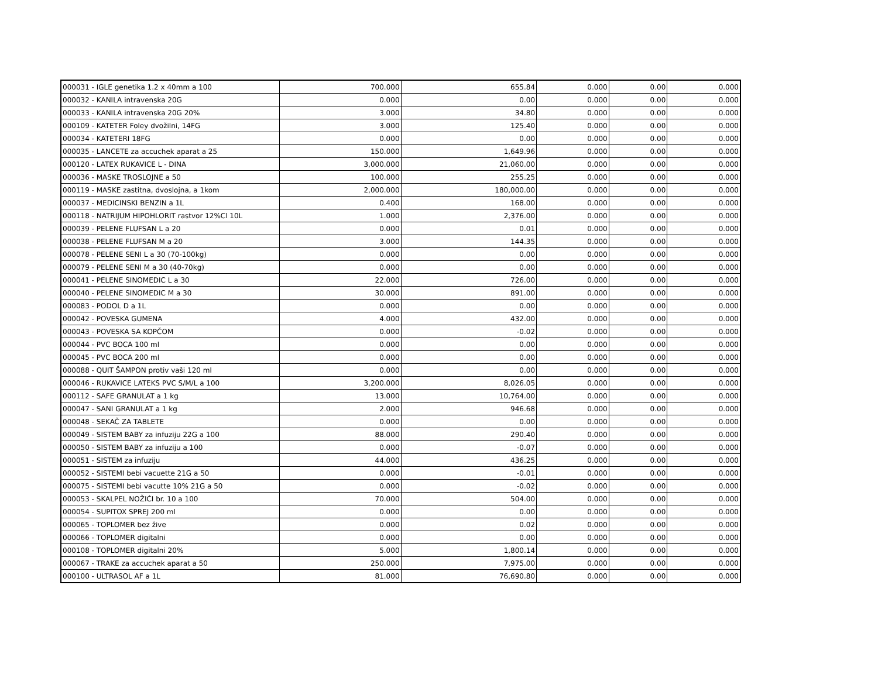| 000031 - IGLE genetika 1.2 x 40mm a 100 | 700.000 | 655.84 | 0.000 | 0.00 | 0.000 |
| 000032 - KANILA intravenska 20G | 0.000 | 0.00 | 0.000 | 0.00 | 0.000 |
| 000033 - KANILA intravenska 20G 20% | 3.000 | 34.80 | 0.000 | 0.00 | 0.000 |
| 000109 - KATETER Foley dvožilni, 14FG | 3.000 | 125.40 | 0.000 | 0.00 | 0.000 |
| 000034 - KATETERI 18FG | 0.000 | 0.00 | 0.000 | 0.00 | 0.000 |
| 000035 - LANCETE za accuchek aparat a 25 | 150.000 | 1,649.96 | 0.000 | 0.00 | 0.000 |
| 000120 - LATEX RUKAVICE L - DINA | 3,000.000 | 21,060.00 | 0.000 | 0.00 | 0.000 |
| 000036 - MASKE TROSLOJNE a 50 | 100.000 | 255.25 | 0.000 | 0.00 | 0.000 |
| 000119 - MASKE zastitna, dvoslojna, a 1kom | 2,000.000 | 180,000.00 | 0.000 | 0.00 | 0.000 |
| 000037 - MEDICINSKI BENZIN a 1L | 0.400 | 168.00 | 0.000 | 0.00 | 0.000 |
| 000118 - NATRIJUM HIPOHLORIT rastvor 12%Cl 10L | 1.000 | 2,376.00 | 0.000 | 0.00 | 0.000 |
| 000039 - PELENE FLUFSAN L a 20 | 0.000 | 0.01 | 0.000 | 0.00 | 0.000 |
| 000038 - PELENE FLUFSAN M a 20 | 3.000 | 144.35 | 0.000 | 0.00 | 0.000 |
| 000078 - PELENE SENI L a 30 (70-100kg) | 0.000 | 0.00 | 0.000 | 0.00 | 0.000 |
| 000079 - PELENE SENI M a 30 (40-70kg) | 0.000 | 0.00 | 0.000 | 0.00 | 0.000 |
| 000041 - PELENE SINOMEDIC L a 30 | 22.000 | 726.00 | 0.000 | 0.00 | 0.000 |
| 000040 - PELENE SINOMEDIC M a 30 | 30.000 | 891.00 | 0.000 | 0.00 | 0.000 |
| 000083 - PODOL D a 1L | 0.000 | 0.00 | 0.000 | 0.00 | 0.000 |
| 000042 - POVESKA GUMENA | 4.000 | 432.00 | 0.000 | 0.00 | 0.000 |
| 000043 - POVESKA SA KOPČOM | 0.000 | -0.02 | 0.000 | 0.00 | 0.000 |
| 000044 - PVC BOCA 100 ml | 0.000 | 0.00 | 0.000 | 0.00 | 0.000 |
| 000045 - PVC BOCA 200 ml | 0.000 | 0.00 | 0.000 | 0.00 | 0.000 |
| 000088 - QUIT ŠAMPON protiv vaši 120 ml | 0.000 | 0.00 | 0.000 | 0.00 | 0.000 |
| 000046 - RUKAVICE LATEKS PVC S/M/L a 100 | 3,200.000 | 8,026.05 | 0.000 | 0.00 | 0.000 |
| 000112 - SAFE GRANULAT a 1 kg | 13.000 | 10,764.00 | 0.000 | 0.00 | 0.000 |
| 000047 - SANI GRANULAT a 1 kg | 2.000 | 946.68 | 0.000 | 0.00 | 0.000 |
| 000048 - SEKAČ ZA TABLETE | 0.000 | 0.00 | 0.000 | 0.00 | 0.000 |
| 000049 - SISTEM BABY za infuziju 22G a 100 | 88.000 | 290.40 | 0.000 | 0.00 | 0.000 |
| 000050 - SISTEM BABY za infuziju a 100 | 0.000 | -0.07 | 0.000 | 0.00 | 0.000 |
| 000051 - SISTEM za infuziju | 44.000 | 436.25 | 0.000 | 0.00 | 0.000 |
| 000052 - SISTEMI bebi vacuette 21G a 50 | 0.000 | -0.01 | 0.000 | 0.00 | 0.000 |
| 000075 - SISTEMI bebi vacutte 10% 21G a 50 | 0.000 | -0.02 | 0.000 | 0.00 | 0.000 |
| 000053 - SKALPEL NOŽIĆI br. 10 a 100 | 70.000 | 504.00 | 0.000 | 0.00 | 0.000 |
| 000054 - SUPITOX SPREJ 200 ml | 0.000 | 0.00 | 0.000 | 0.00 | 0.000 |
| 000065 - TOPLOMER bez žive | 0.000 | 0.02 | 0.000 | 0.00 | 0.000 |
| 000066 - TOPLOMER digitalni | 0.000 | 0.00 | 0.000 | 0.00 | 0.000 |
| 000108 - TOPLOMER digitalni 20% | 5.000 | 1,800.14 | 0.000 | 0.00 | 0.000 |
| 000067 - TRAKE za accuchek aparat a 50 | 250.000 | 7,975.00 | 0.000 | 0.00 | 0.000 |
| 000100 - ULTRASOL AF a 1L | 81.000 | 76,690.80 | 0.000 | 0.00 | 0.000 |